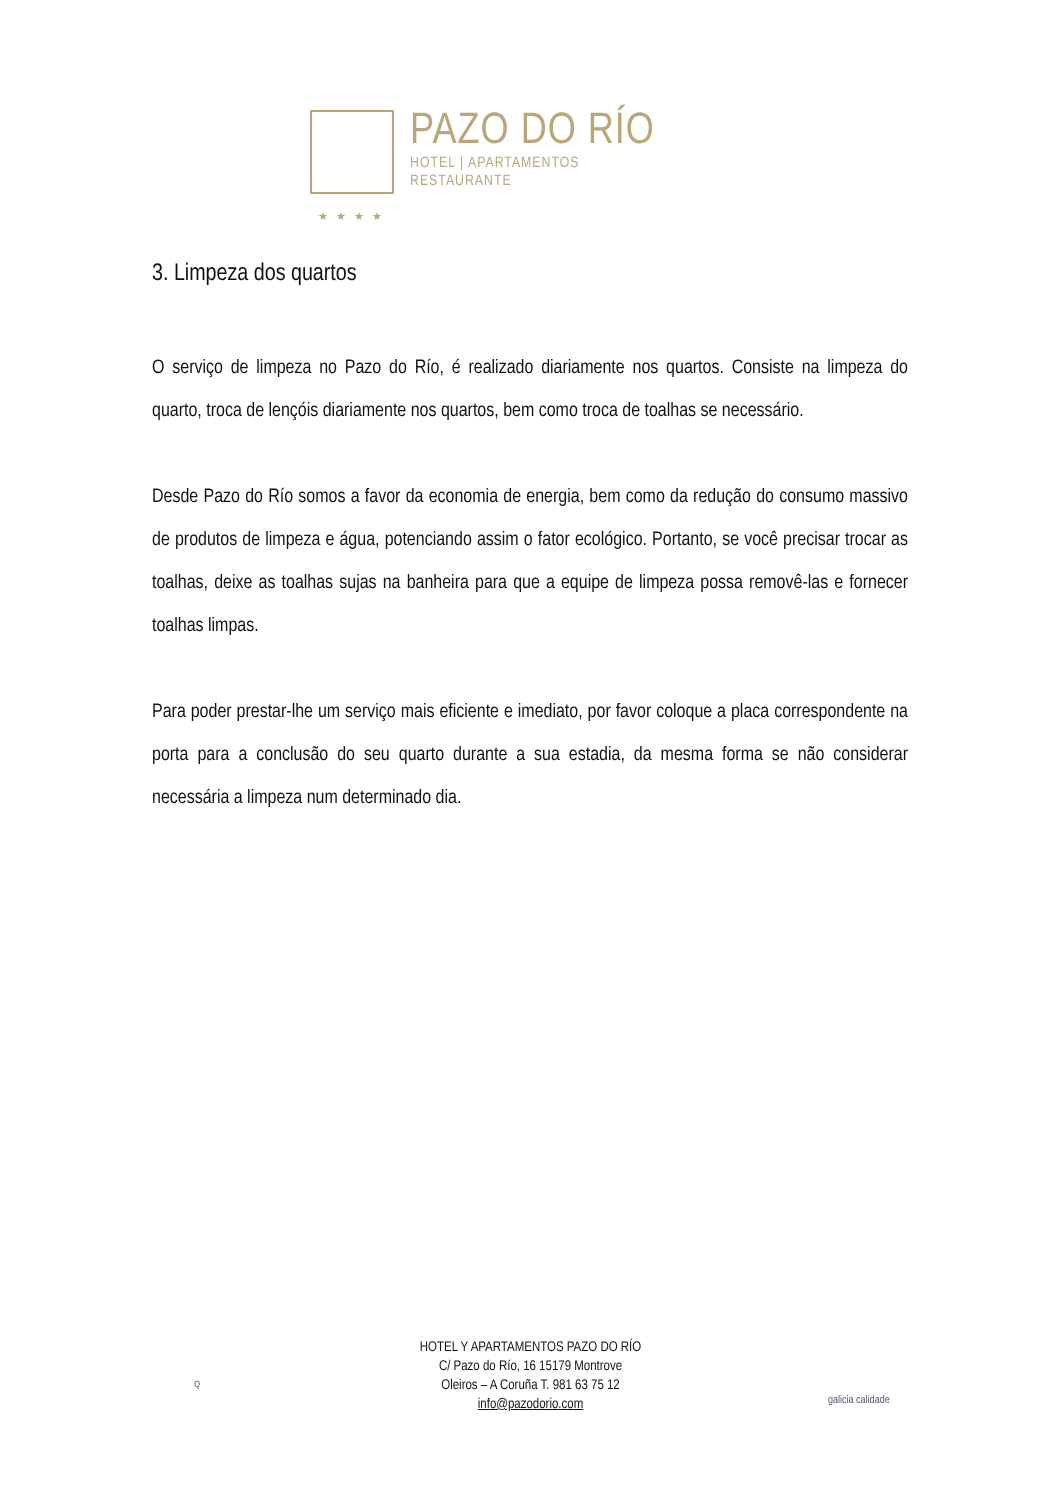PAZO DO RÍO
HOTEL | APARTAMENTOS
RESTAURANTE
★★★★
3. Limpeza dos quartos
O serviço de limpeza no Pazo do Río, é realizado diariamente nos quartos. Consiste na limpeza do quarto, troca de lençóis diariamente nos quartos, bem como troca de toalhas se necessário.
Desde Pazo do Río somos a favor da economia de energia, bem como da redução do consumo massivo de produtos de limpeza e água, potenciando assim o fator ecológico. Portanto, se você precisar trocar as toalhas, deixe as toalhas sujas na banheira para que a equipe de limpeza possa removê-las e fornecer toalhas limpas.
Para poder prestar-lhe um serviço mais eficiente e imediato, por favor coloque a placa correspondente na porta para a conclusão do seu quarto durante a sua estadia, da mesma forma se não considerar necessária a limpeza num determinado dia.
Q
HOTEL Y APARTAMENTOS PAZO DO RÍO
C/ Pazo do Río, 16 15179 Montrove
Oleiros – A Coruña T. 981 63 75 12
info@pazodorio.com
galicia calidade